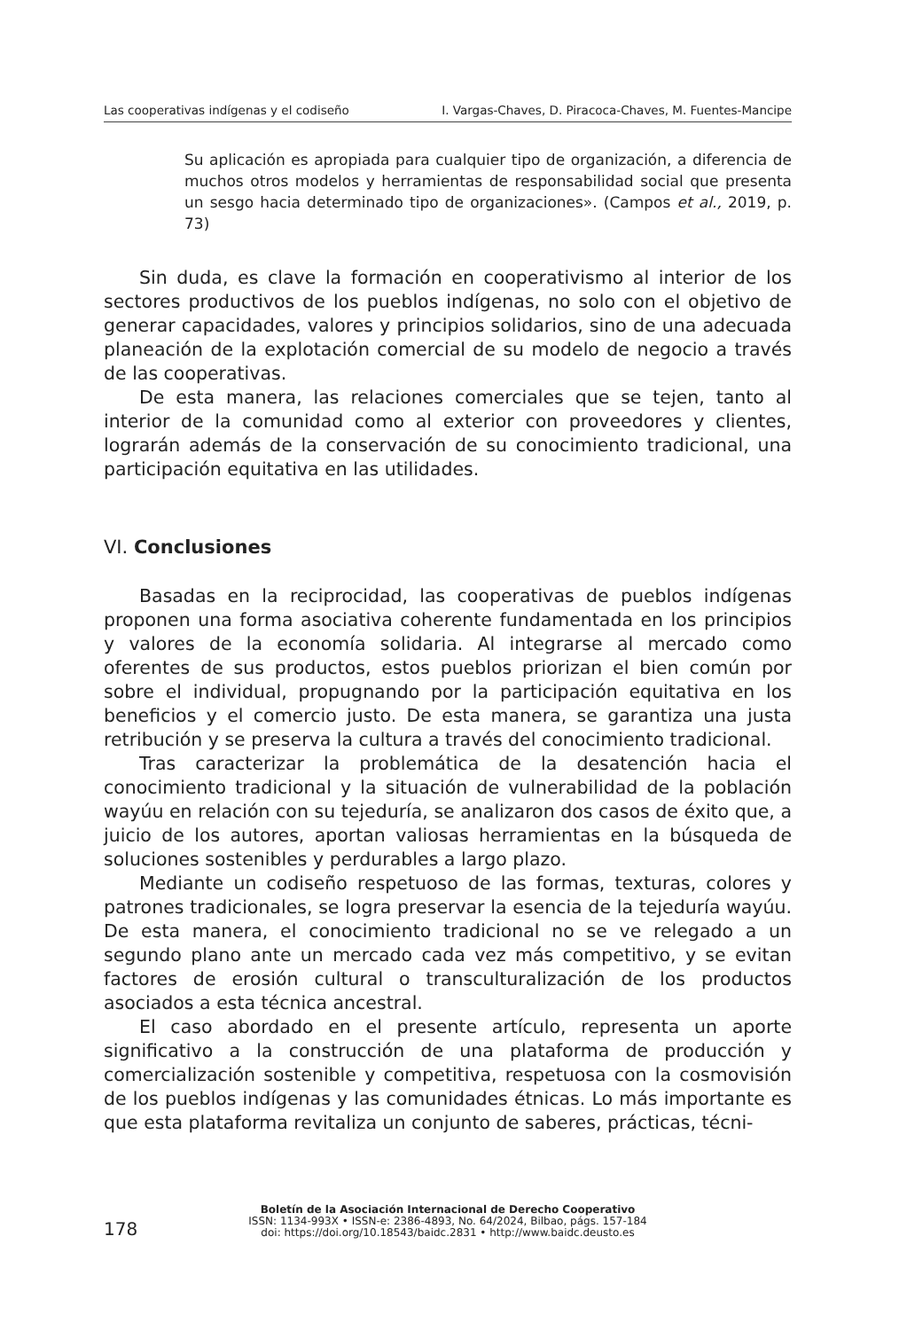Las cooperativas indígenas y el codiseño I. Vargas-Chaves, D. Piracoca-Chaves, M. Fuentes-Mancipe
Su aplicación es apropiada para cualquier tipo de organización, a diferencia de muchos otros modelos y herramientas de responsabilidad social que presenta un sesgo hacia determinado tipo de organizaciones». (Campos et al., 2019, p. 73)
Sin duda, es clave la formación en cooperativismo al interior de los sectores productivos de los pueblos indígenas, no solo con el objetivo de generar capacidades, valores y principios solidarios, sino de una adecuada planeación de la explotación comercial de su modelo de negocio a través de las cooperativas.
De esta manera, las relaciones comerciales que se tejen, tanto al interior de la comunidad como al exterior con proveedores y clientes, lograrán además de la conservación de su conocimiento tradicional, una participación equitativa en las utilidades.
VI. Conclusiones
Basadas en la reciprocidad, las cooperativas de pueblos indígenas proponen una forma asociativa coherente fundamentada en los principios y valores de la economía solidaria. Al integrarse al mercado como oferentes de sus productos, estos pueblos priorizan el bien común por sobre el individual, propugnando por la participación equitativa en los beneficios y el comercio justo. De esta manera, se garantiza una justa retribución y se preserva la cultura a través del conocimiento tradicional.
Tras caracterizar la problemática de la desatención hacia el conocimiento tradicional y la situación de vulnerabilidad de la población wayúu en relación con su tejeduría, se analizaron dos casos de éxito que, a juicio de los autores, aportan valiosas herramientas en la búsqueda de soluciones sostenibles y perdurables a largo plazo.
Mediante un codiseño respetuoso de las formas, texturas, colores y patrones tradicionales, se logra preservar la esencia de la tejeduría wayúu. De esta manera, el conocimiento tradicional no se ve relegado a un segundo plano ante un mercado cada vez más competitivo, y se evitan factores de erosión cultural o transculturalización de los productos asociados a esta técnica ancestral.
El caso abordado en el presente artículo, representa un aporte significativo a la construcción de una plataforma de producción y comercialización sostenible y competitiva, respetuosa con la cosmovisión de los pueblos indígenas y las comunidades étnicas. Lo más importante es que esta plataforma revitaliza un conjunto de saberes, prácticas, técni-
178
Boletín de la Asociación Internacional de Derecho Cooperativo
ISSN: 1134-993X • ISSN-e: 2386-4893, No. 64/2024, Bilbao, págs. 157-184
doi: https://doi.org/10.18543/baidc.2831 • http://www.baidc.deusto.es